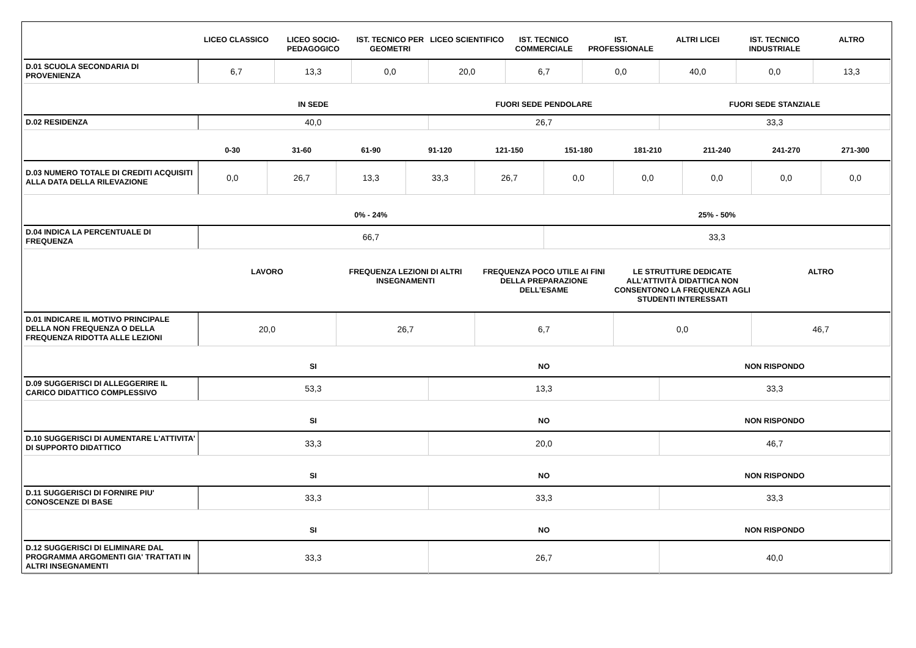| | LICEO CLASSICO | LICEO SOCIO-PEDAGOGICO | IST. TECNICO PER GEOMETRI | LICEO SCIENTIFICO | IST. TECNICO COMMERCIALE | IST. PROFESSIONALE | ALTRI LICEI | IST. TECNICO INDUSTRIALE | ALTRO |
| --- | --- | --- | --- | --- | --- | --- | --- | --- | --- |
| D.01 SCUOLA SECONDARIA DI PROVENIENZA | 6,7 | 13,3 | 0,0 | 20,0 | 6,7 | 0,0 | 40,0 | 0,0 | 13,3 |
| | IN SEDE | FUORI SEDE PENDOLARE | FUORI SEDE STANZIALE |
| --- | --- | --- | --- |
| D.02 RESIDENZA | 40,0 | 26,7 | 33,3 |
| | 0-30 | 31-60 | 61-90 | 91-120 | 121-150 | 151-180 | 181-210 | 211-240 | 241-270 | 271-300 |
| --- | --- | --- | --- | --- | --- | --- | --- | --- | --- | --- |
| D.03 NUMERO TOTALE DI CREDITI ACQUISITI ALLA DATA DELLA RILEVAZIONE | 0,0 | 26,7 | 13,3 | 33,3 | 26,7 | 0,0 | 0,0 | 0,0 | 0,0 | 0,0 |
| | 0% - 24% | 25% - 50% |
| --- | --- | --- |
| D.04 INDICA LA PERCENTUALE DI FREQUENZA | 66,7 | 33,3 |
| | LAVORO | FREQUENZA LEZIONI DI ALTRI INSEGNAMENTI | FREQUENZA POCO UTILE AI FINI DELLA PREPARAZIONE DELL’ESAME | LE STRUTTURE DEDICATE ALL’ATTIVITÀ DIDATTICA NON CONSENTONO LA FREQUENZA AGLI STUDENTI INTERESSATI | ALTRO |
| --- | --- | --- | --- | --- | --- |
| D.01 INDICARE IL MOTIVO PRINCIPALE DELLA NON FREQUENZA O DELLA FREQUENZA RIDOTTA ALLE LEZIONI | 20,0 | 26,7 | 6,7 | 0,0 | 46,7 |
| | SI | NO | NON RISPONDO |
| --- | --- | --- | --- |
| D.09 SUGGERISCI DI ALLEGGERIRE IL CARICO DIDATTICO COMPLESSIVO | 53,3 | 13,3 | 33,3 |
| | SI | NO | NON RISPONDO |
| --- | --- | --- | --- |
| D.10 SUGGERISCI DI AUMENTARE L'ATTIVITA' DI SUPPORTO DIDATTICO | 33,3 | 20,0 | 46,7 |
| | SI | NO | NON RISPONDO |
| --- | --- | --- | --- |
| D.11 SUGGERISCI DI FORNIRE PIU' CONOSCENZE DI BASE | 33,3 | 33,3 | 33,3 |
| | SI | NO | NON RISPONDO |
| --- | --- | --- | --- |
| D.12 SUGGERISCI DI ELIMINARE DAL PROGRAMMA ARGOMENTI GIA' TRATTATI IN ALTRI INSEGNAMENTI | 33,3 | 26,7 | 40,0 |